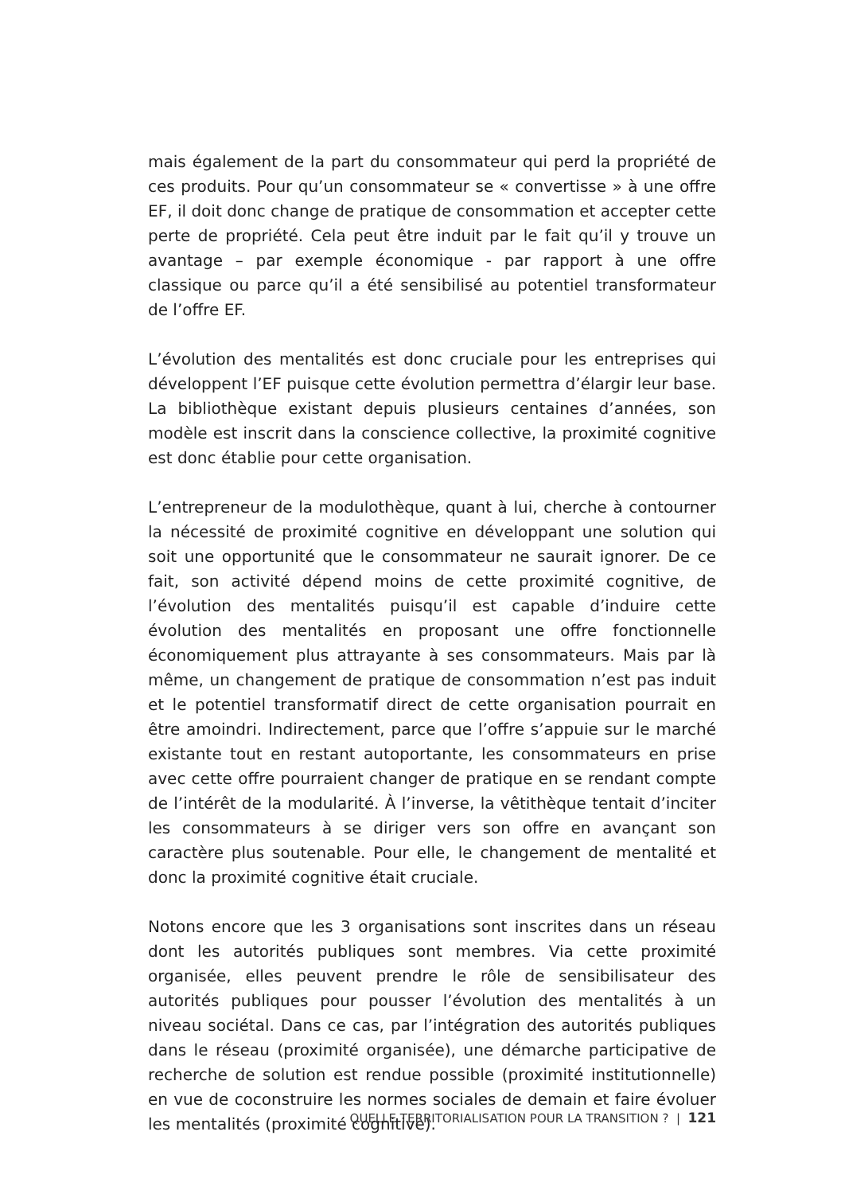mais également de la part du consommateur qui perd la propriété de ces produits. Pour qu’un consommateur se « convertisse » à une offre EF, il doit donc change de pratique de consommation et accepter cette perte de propriété. Cela peut être induit par le fait qu’il y trouve un avantage – par exemple économique - par rapport à une offre classique ou parce qu’il a été sensibilisé au potentiel transformateur de l’offre EF.
L’évolution des mentalités est donc cruciale pour les entreprises qui développent l’EF puisque cette évolution permettra d’élargir leur base. La bibliothèque existant depuis plusieurs centaines d’années, son modèle est inscrit dans la conscience collective, la proximité cognitive est donc établie pour cette organisation.
L’entrepreneur de la modulothèque, quant à lui, cherche à contourner la nécessité de proximité cognitive en développant une solution qui soit une opportunité que le consommateur ne saurait ignorer. De ce fait, son activité dépend moins de cette proximité cognitive, de l’évolution des mentalités puisqu’il est capable d’induire cette évolution des mentalités en proposant une offre fonctionnelle économiquement plus attrayante à ses consommateurs. Mais par là même, un changement de pratique de consommation n’est pas induit et le potentiel transformatif direct de cette organisation pourrait en être amoindri. Indirectement, parce que l’offre s’appuie sur le marché existante tout en restant autoportante, les consommateurs en prise avec cette offre pourraient changer de pratique en se rendant compte de l’intérêt de la modularité. À l’inverse, la vêtithèque tentait d’inciter les consommateurs à se diriger vers son offre en avançant son caractère plus soutenable. Pour elle, le changement de mentalité et donc la proximité cognitive était cruciale.
Notons encore que les 3 organisations sont inscrites dans un réseau dont les autorités publiques sont membres. Via cette proximité organisée, elles peuvent prendre le rôle de sensibilisateur des autorités publiques pour pousser l’évolution des mentalités à un niveau sociétal. Dans ce cas, par l’intégration des autorités publiques dans le réseau (proximité organisée), une démarche participative de recherche de solution est rendue possible (proximité institutionnelle) en vue de coconstruire les normes sociales de demain et faire évoluer les mentalités (proximité cognitive).
QUELLE TERRITORIALISATION POUR LA TRANSITION ? | 121